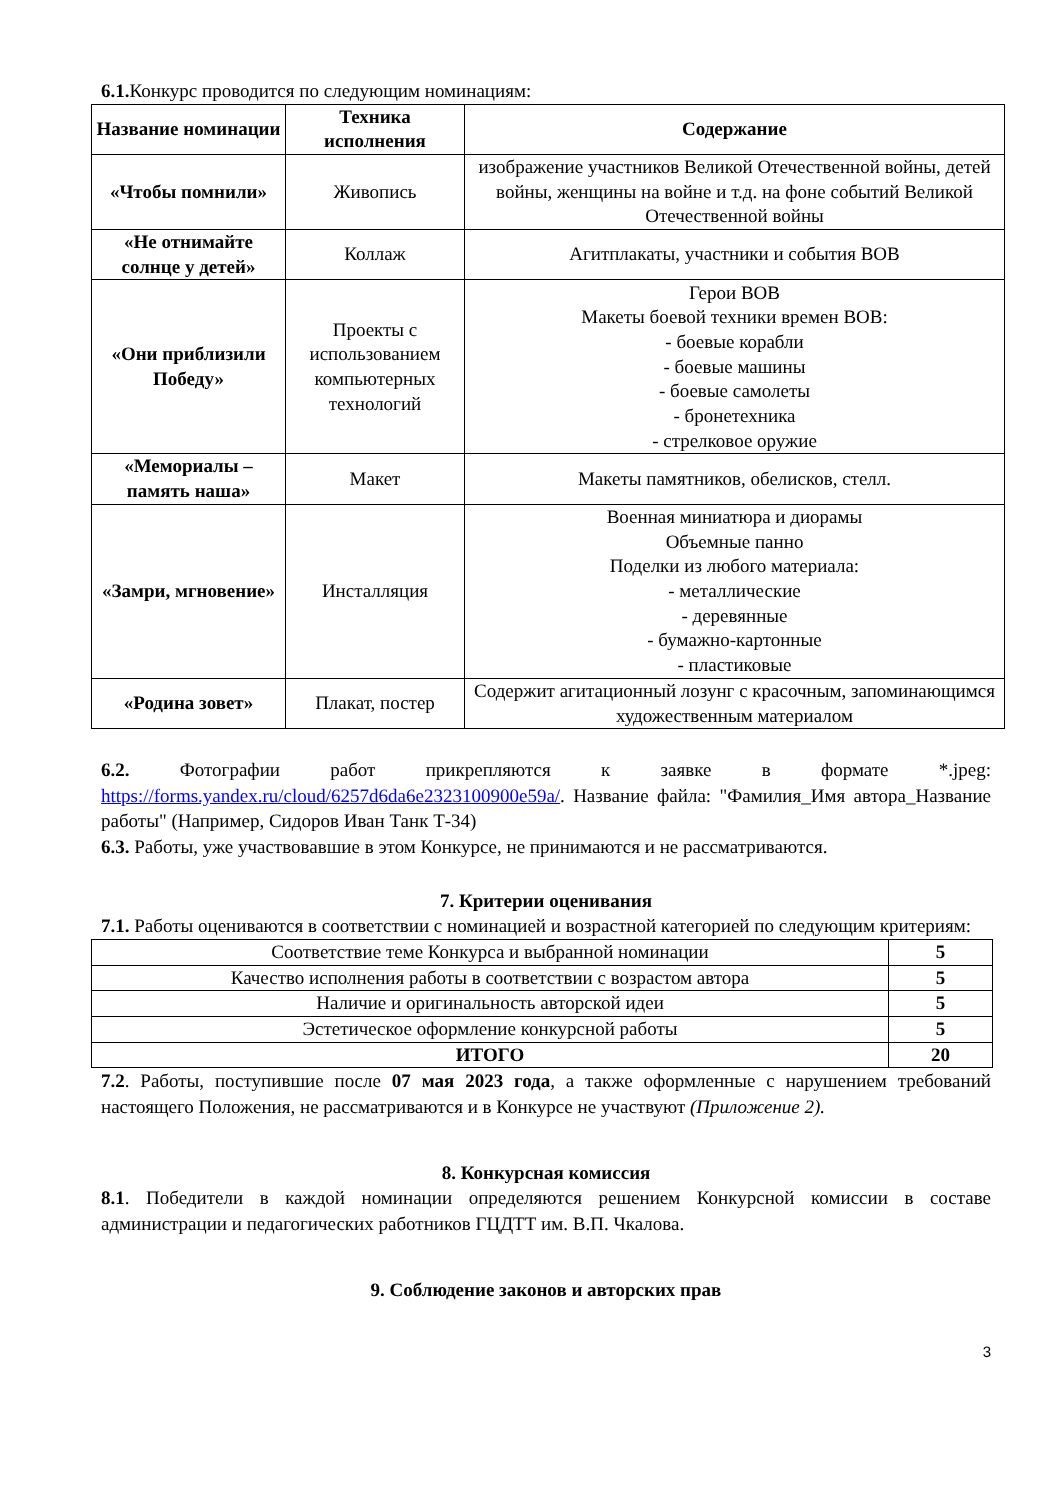6.1. Конкурс проводится по следующим номинациям:
| Название номинации | Техника исполнения | Содержание |
| --- | --- | --- |
| «Чтобы помнили» | Живопись | изображение участников Великой Отечественной войны, детей войны, женщины на войне и т.д. на фоне событий Великой Отечественной войны |
| «Не отнимайте солнце у детей» | Коллаж | Агитплакаты, участники и события ВОВ |
| «Они приблизили Победу» | Проекты с использованием компьютерных технологий | Герои ВОВ Макеты боевой техники времен ВОВ: - боевые корабли - боевые машины - боевые самолеты - бронетехника - стрелковое оружие |
| «Мемориалы – память наша» | Макет | Макеты памятников, обелисков, стелл. |
| «Замри, мгновение» | Инсталляция | Военная миниатюра и диорамы Объемные панно Поделки из любого материала: - металлические - деревянные - бумажно-картонные - пластиковые |
| «Родина зовет» | Плакат, постер | Содержит агитационный лозунг с красочным, запоминающимся художественным материалом |
6.2. Фотографии работ прикрепляются к заявке в формате *.jpeg: https://forms.yandex.ru/cloud/6257d6da6e2323100900e59a/. Название файла: "Фамилия_Имя автора_Название работы" (Например, Сидоров Иван Танк Т-34)
6.3. Работы, уже участвовавшие в этом Конкурсе, не принимаются и не рассматриваются.
7. Критерии оценивания
7.1. Работы оцениваются в соответствии с номинацией и возрастной категорией по следующим критериям:
| Соответствие теме Конкурса и выбранной номинации | 5 |
| Качество исполнения работы в соответствии с возрастом автора | 5 |
| Наличие и оригинальность авторской идеи | 5 |
| Эстетическое оформление конкурсной работы | 5 |
| ИТОГО | 20 |
7.2. Работы, поступившие после 07 мая 2023 года, а также оформленные с нарушением требований настоящего Положения, не рассматриваются и в Конкурсе не участвуют (Приложение 2).
8. Конкурсная комиссия
8.1. Победители в каждой номинации определяются решением Конкурсной комиссии в составе администрации и педагогических работников ГЦДТТ им. В.П. Чкалова.
9. Соблюдение законов и авторских прав
3